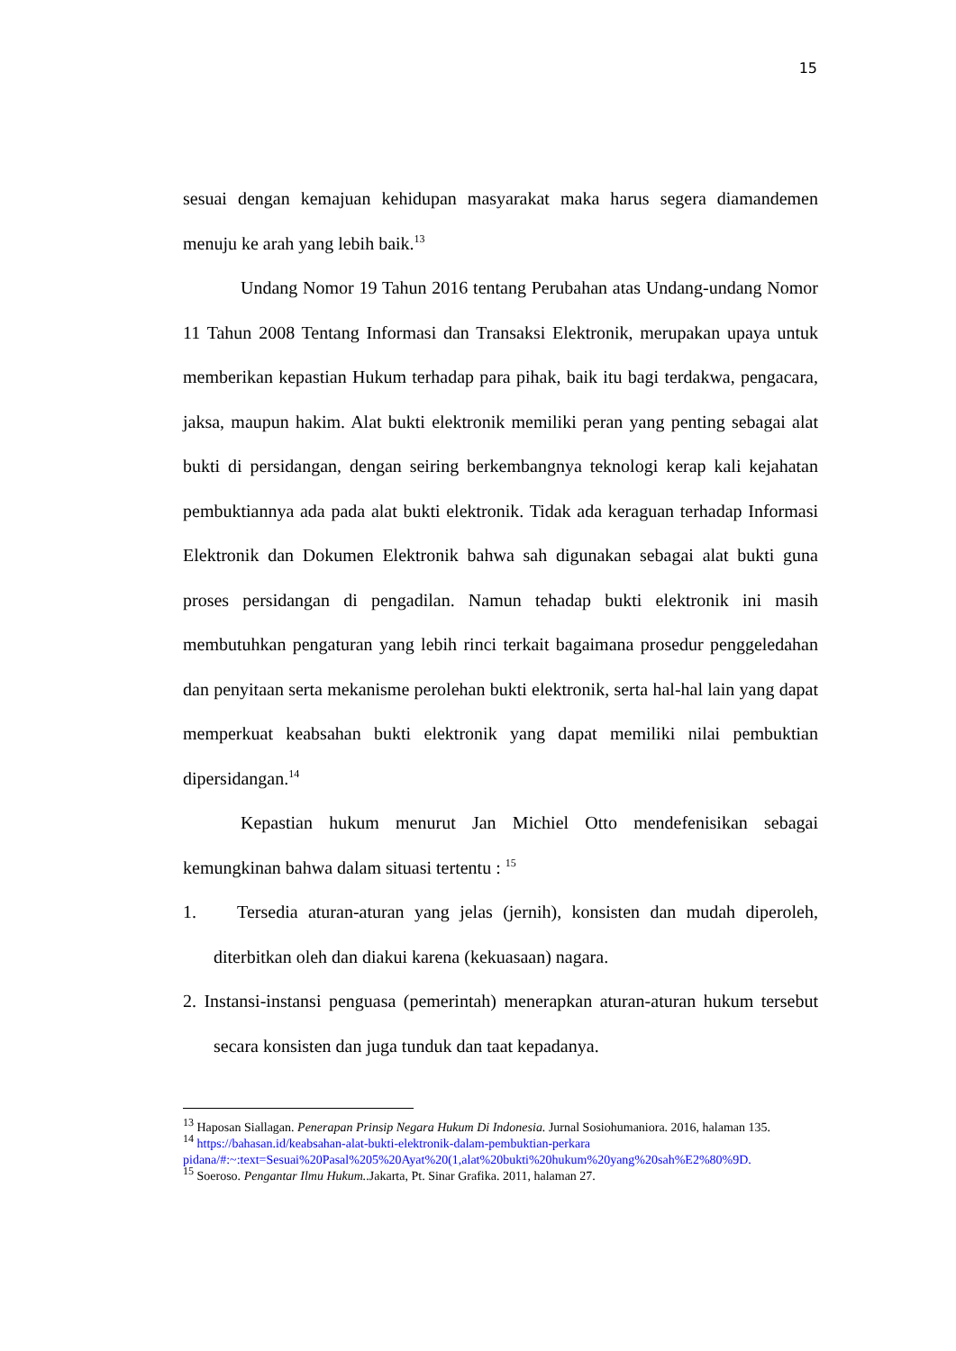15
sesuai dengan kemajuan kehidupan masyarakat maka harus segera diamandemen menuju ke arah yang lebih baik.<sup>13</sup>
Undang Nomor 19 Tahun 2016 tentang Perubahan atas Undang-undang Nomor 11 Tahun 2008 Tentang Informasi dan Transaksi Elektronik, merupakan upaya untuk memberikan kepastian Hukum terhadap para pihak, baik itu bagi terdakwa, pengacara, jaksa, maupun hakim. Alat bukti elektronik memiliki peran yang penting sebagai alat bukti di persidangan, dengan seiring berkembangnya teknologi kerap kali kejahatan pembuktiannya ada pada alat bukti elektronik. Tidak ada keraguan terhadap Informasi Elektronik dan Dokumen Elektronik bahwa sah digunakan sebagai alat bukti guna proses persidangan di pengadilan. Namun tehadap bukti elektronik ini masih membutuhkan pengaturan yang lebih rinci terkait bagaimana prosedur penggeledahan dan penyitaan serta mekanisme perolehan bukti elektronik, serta hal-hal lain yang dapat memperkuat keabsahan bukti elektronik yang dapat memiliki nilai pembuktian dipersidangan.<sup>14</sup>
Kepastian hukum menurut Jan Michiel Otto mendefenisikan sebagai kemungkinan bahwa dalam situasi tertentu : <sup>15</sup>
1. Tersedia aturan-aturan yang jelas (jernih), konsisten dan mudah diperoleh, diterbitkan oleh dan diakui karena (kekuasaan) nagara.
2. Instansi-instansi penguasa (pemerintah) menerapkan aturan-aturan hukum tersebut secara konsisten dan juga tunduk dan taat kepadanya.
<sup>13</sup> Haposan Siallagan. Penerapan Prinsip Negara Hukum Di Indonesia. Jurnal Sosiohumaniora. 2016, halaman 135.
<sup>14</sup> https://bahasan.id/keabsahan-alat-bukti-elektronik-dalam-pembuktian-perkara pidana/#:~:text=Sesuai%20Pasal%205%20Ayat%20(1,alat%20bukti%20hukum%20yang%20sah%E2%80%9D.
<sup>15</sup> Soeroso. Pengantar Ilmu Hukum..Jakarta, Pt. Sinar Grafika. 2011, halaman 27.